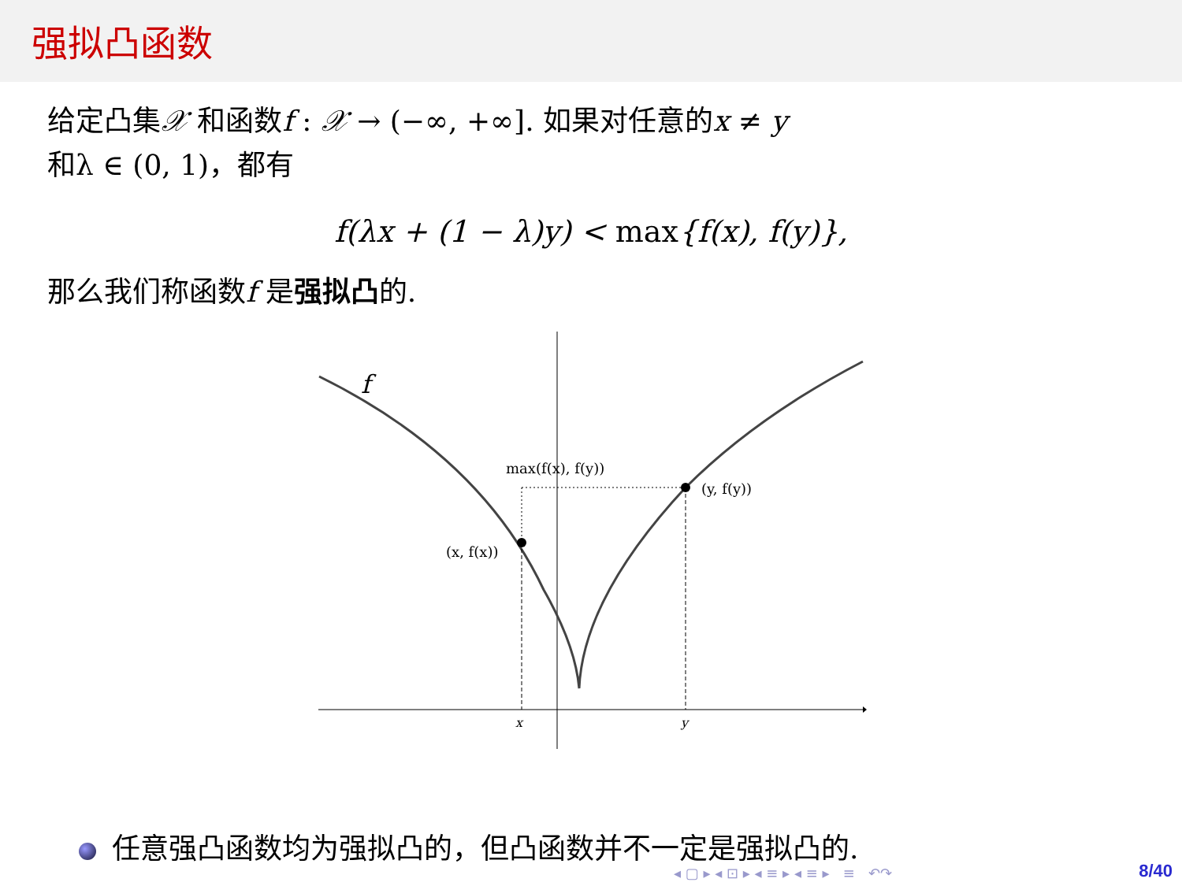强拟凸函数
给定凸集𝒳 和函数f : 𝒳 → (−∞, +∞]. 如果对任意的x ≠ y
和λ ∈ (0, 1)，都有
f(λx + (1 − λ)y) < max{f(x), f(y)},
那么我们称函数f 是强拟凸的.
f
max(f(x), f(y))
(y, f(y))
(x, f(x))
x
y
任意强凸函数均为强拟凸的，但凸函数并不一定是强拟凸的.
◂ ▢ ▸ ◂ ⊡ ▸ ◂ ≡ ▸ ◂ ≡ ▸ ≡ ↶↷
8/40